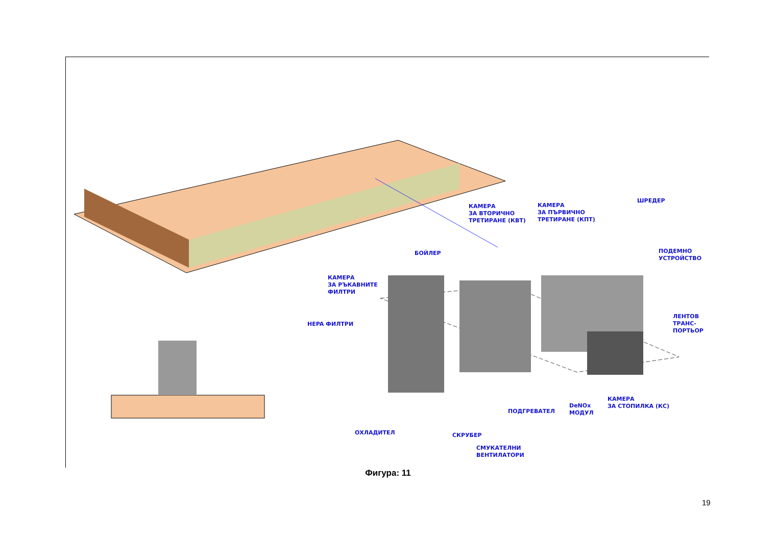КАМЕРА
ЗА ВТОРИЧНО
ТРЕТИРАНЕ (КВТ)
КАМЕРА
ЗА ПЪРВИЧНО
ТРЕТИРАНЕ (КПТ)
ШРЕДЕР
БОЙЛЕР
ПОДЕМНО
УСТРОЙСТВО
КАМЕРА
ЗА РЪКАВНИТЕ
ФИЛТРИ
HEPA ФИЛТРИ
ЛЕНТОВ
ТРАНС-
ПОРТЬОР
КАМЕРА
ЗА СТОПИЛКА (КС)
DeNOx
МОДУЛ
ПОДГРЕВАТЕЛ
ОХЛАДИТЕЛ СКРУБЕР
СМУКАТЕЛНИ
ВЕНТИЛАТОРИ
Фигура: 11
19